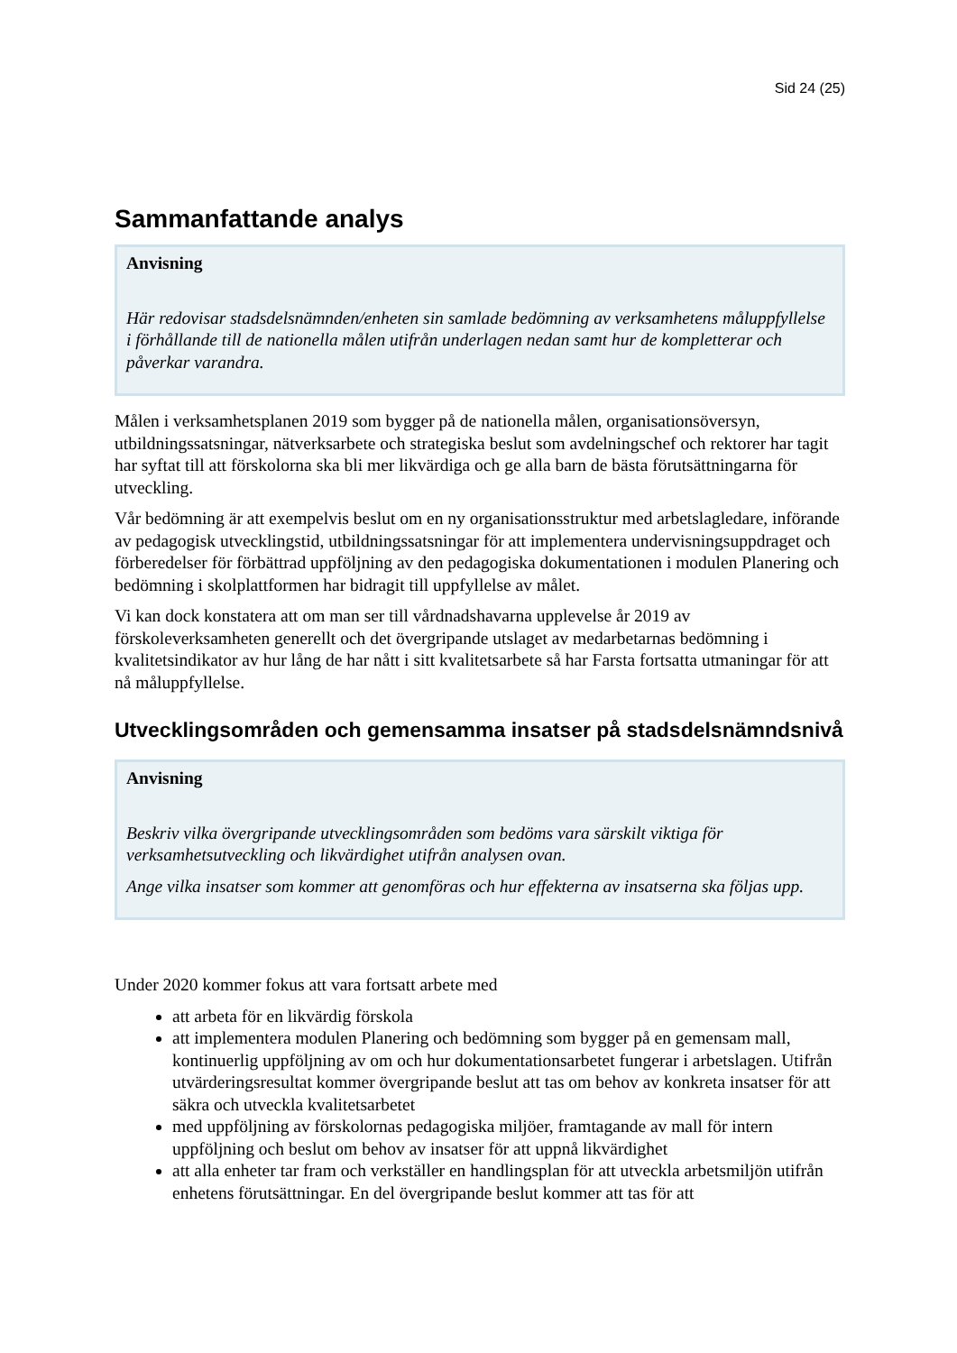Sid 24 (25)
Sammanfattande analys
Anvisning
Här redovisar stadsdelsnämnden/enheten sin samlade bedömning av verksamhetens måluppfyllelse i förhållande till de nationella målen utifrån underlagen nedan samt hur de kompletterar och påverkar varandra.
Målen i verksamhetsplanen 2019 som bygger på de nationella målen, organisationsöversyn, utbildningssatsningar, nätverksarbete och strategiska beslut som avdelningschef och rektorer har tagit har syftat till att förskolorna ska bli mer likvärdiga och ge alla barn de bästa förutsättningarna för utveckling.
Vår bedömning är att exempelvis beslut om en ny organisationsstruktur med arbetslagledare, införande av pedagogisk utvecklingstid, utbildningssatsningar för att implementera undervisningsuppdraget och förberedelser för förbättrad uppföljning av den pedagogiska dokumentationen i modulen Planering och bedömning i skolplattformen har bidragit till uppfyllelse av målet.
Vi kan dock konstatera att om man ser till vårdnadshavarna upplevelse år 2019 av förskoleverksamheten generellt och det övergripande utslaget av medarbetarnas bedömning i kvalitetsindikator av hur lång de har nått i sitt kvalitetsarbete så har Farsta fortsatta utmaningar för att nå måluppfyllelse.
Utvecklingsområden och gemensamma insatser på stadsdelsnämndsnivå
Anvisning
Beskriv vilka övergripande utvecklingsområden som bedöms vara särskilt viktiga för verksamhetsutveckling och likvärdighet utifrån analysen ovan.
Ange vilka insatser som kommer att genomföras och hur effekterna av insatserna ska följas upp.
Under 2020 kommer fokus att vara fortsatt arbete med
att arbeta för en likvärdig förskola
att implementera modulen Planering och bedömning som bygger på en gemensam mall, kontinuerlig uppföljning av om och hur dokumentationsarbetet fungerar i arbetslagen. Utifrån utvärderingsresultat kommer övergripande beslut att tas om behov av konkreta insatser för att säkra och utveckla kvalitetsarbetet
med uppföljning av förskolornas pedagogiska miljöer, framtagande av mall för intern uppföljning och beslut om behov av insatser för att uppnå likvärdighet
att alla enheter tar fram och verkställer en handlingsplan för att utveckla arbetsmiljön utifrån enhetens förutsättningar. En del övergripande beslut kommer att tas för att